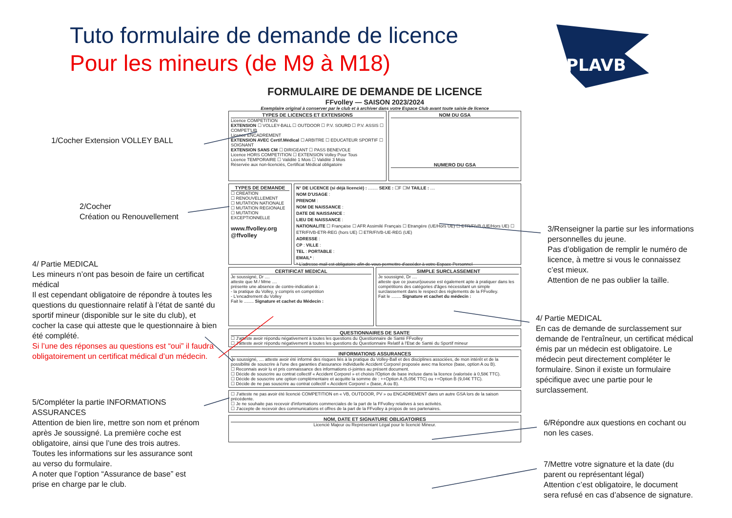Tuto formulaire de demande de licence
Pour les mineurs (de M9 à M18)
PLAVB
1/Cocher Extension VOLLEY BALL
2/Cocher
Création ou Renouvellement
4/ Partie MEDICAL
Les mineurs n’ont pas besoin de faire un certificat médical
Il est cependant obligatoire de répondre à toutes les questions du questionnaire relatif à l’état de santé du sportif mineur (disponible sur le site du club), et cocher la case qui atteste que le questionnaire à bien été complété.
Si l’une des réponses au questions est “oui” il faudra obligatoirement un certificat médical d’un médecin.
5/Compléter la partie INFORMATIONS ASSURANCES
Attention de bien lire, mettre son nom et prénom après Je soussigné. La première coche est obligatoire, ainsi que l’une des trois autres.
Toutes les informations sur les assurance sont au verso du formulaire.
A noter que l’option “Assurance de base” est prise en charge par le club.
3/Renseigner la partie sur les informations personnelles du jeune.
Pas d’obligation de remplir le numéro de licence, à mettre si vous le connaissez c’est mieux.
Attention de ne pas oublier la taille.
4/ Partie MEDICAL
En cas de demande de surclassement sur demande de l'entraîneur, un certificat médical émis par un médecin est obligatoire. Le médecin peut directement compléter le formulaire. Sinon il existe un formulaire spécifique avec une partie pour le surclassement.
6/Répondre aux questions en cochant ou non les cases.
7/Mettre votre signature et la date (du parent ou représentant légal)
Attention c’est obligatoire, le document sera refusé en cas d’absence de signature.
FORMULAIRE DE DEMANDE DE LICENCE
FFvolley — SAISON 2023/2024
Exemplaire original à conserver par le club et à archiver dans votre Espace Club avant toute saisie de licence
TYPES DE LICENCES ET EXTENSIONS
Licence COMPETITION
EXTENSION ☐ VOLLEY-BALL ☐ OUTDOOR ☐ P.V. SOURD ☐ P.V. ASSIS ☐ COMPET'LIB
Licence ENCADREMENT
EXTENSION AVEC Certif.Médical ☐ ARBITRE ☐ EDUCATEUR SPORTIF ☐ SOIGNANT
EXTENSION SANS CM ☐ DIRIGEANT ☐ PASS BENEVOLE
Licence HORS COMPETITION ☐ EXTENSION Volley Pour Tous
Licence TEMPORAIRE ☐ Validité 1 Mois ☐ Validité 3 Mois
Réservée aux non-licenciés, Certificat Médical obligatoire
NOM DU GSA
NUMERO DU GSA
TYPES DE DEMANDE
☐ CREATION
☐ RENOUVELLEMENT
☐ MUTATION NATIONALE
☐ MUTATION REGIONALE
☐ MUTATION EXCEPTIONNELLE
www.ffvolley.org
@ffvolley
N° DE LICENCE (si déjà licencié) : ........ SEXE : ☐F ☐M TAILLE : ....
NOM D'USAGE :
PRENOM :
NOM DE NAISSANCE :
DATE DE NAISSANCE :
LIEU DE NAISSANCE :
NATIONALITE ☐ Française ☐ AFR Assimilé Français ☐ Etrangère (UE/Hors UE) ☐ ETR/FIVB (UE/Hors UE) ☐ ETR/FIVB-ETR-REG (hors UE) ☐ ETR/FIVB-UE-REG (UE)
ADRESSE :
CP : VILLE :
TEL : PORTABLE :
EMAIL* :
* L'adresse mail est obligatoire afin de vous permettre d'accéder à votre Espace Personnel
CERTIFICAT MEDICAL
Je soussigné, Dr ....
atteste que M / Mme ....
présente une absence de contre-indication à :
- la pratique du Volley, y compris en compétition
- L'encadrement du Volley
Fait le ........ Signature et cachet du Médecin :
SIMPLE SURCLASSEMENT
Je soussigné, Dr ....
atteste que ce joueur/joueuse est également apte à pratiquer dans les compétitions des catégories d'âges nécessitant un simple surclassement dans le respect des règlements de la FFvolley.
Fait le ........ Signature et cachet du médecin :
QUESTIONNAIRES DE SANTE
☐ J'atteste avoir répondu négativement à toutes les questions du Questionnaire de Santé FFvolley
☐ J'atteste avoir répondu négativement à toutes les questions du Questionnaire Relatif à l'Etat de Santé du Sportif mineur
INFORMATIONS ASSURANCES
Je soussigné, .... atteste avoir été informé des risques liés à la pratique du Volley-Ball et des disciplines associées, de mon intérêt et de la possibilité de souscrire à l'une des garanties d'assurance individuelle Accident Corporel proposée avec ma licence (base, option A ou B).
☐ Reconnais avoir lu et pris connaissance des informations ci-jointes au présent document.
☐ Décide de souscrire au contrat collectif « Accident Corporel » et choisis l'Option de base incluse dans la licence (valorisée à 0,58€ TTC).
☐ Décide de souscrire une option complémentaire et acquitte la somme de : ++Option A (5,05€ TTC) ou ++Option B (9,04€ TTC).
☐ Décide de ne pas souscrire au contrat collectif « Accident Corporel » (base, A ou B).
☐ J'atteste ne pas avoir été licencié COMPETITION en « VB, OUTDOOR, PV » ou ENCADREMENT dans un autre GSA lors de la saison précédente.
☐ Je ne souhaite pas recevoir d'informations commerciales de la part de la FFvolley relatives à ses activités.
☐ J'accepte de recevoir des communications et offres de la part de la FFvolley à propos de ses partenaires.
NOM, DATE ET SIGNATURE OBLIGATOIRES
Licencié Majeur ou Représentant Légal pour le licencié Mineur.